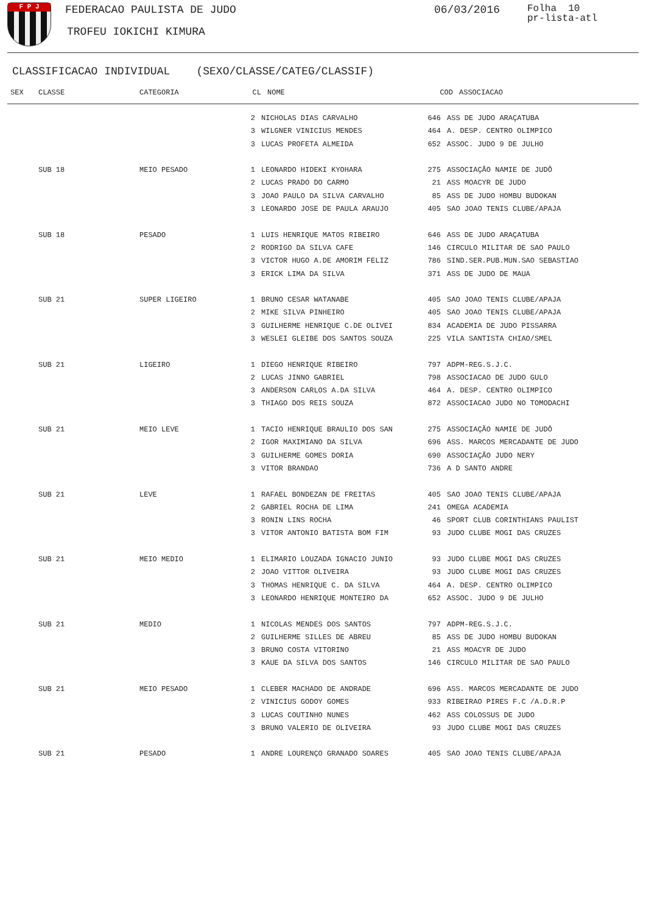F P J FEDERACAO PAULISTA DE JUDO
TROFEU IOKICHI KIMURA
06/03/2016
Folha 10
pr-lista-atl
CLASSIFICACAO INDIVIDUAL (SEXO/CLASSE/CATEG/CLASSIF)
| SEX | CLASSE | CATEGORIA | CL | NOME | COD | ASSOCIACAO |
| --- | --- | --- | --- | --- | --- | --- |
| | | | 2 | NICHOLAS DIAS CARVALHO | 646 | ASS DE JUDO ARAÇATUBA |
| | | | 3 | WILGNER VINICIUS MENDES | 464 | A. DESP. CENTRO OLIMPICO |
| | | | 3 | LUCAS PROFETA ALMEIDA | 652 | ASSOC. JUDO 9 DE JULHO |
| | SUB 18 | MEIO PESADO | 1 | LEONARDO HIDEKI KYOHARA | 275 | ASSOCIAÇÃO NAMIE DE JUDÔ |
| | | | 2 | LUCAS PRADO DO CARMO | 21 | ASS MOACYR DE JUDO |
| | | | 3 | JOAO PAULO DA SILVA CARVALHO | 85 | ASS DE JUDO HOMBU BUDOKAN |
| | | | 3 | LEONARDO JOSE DE PAULA ARAUJO | 405 | SAO JOAO TENIS CLUBE/APAJA |
| | SUB 18 | PESADO | 1 | LUIS HENRIQUE MATOS RIBEIRO | 646 | ASS DE JUDO ARAÇATUBA |
| | | | 2 | RODRIGO DA SILVA CAFE | 146 | CIRCULO MILITAR DE SAO PAULO |
| | | | 3 | VICTOR HUGO A.DE AMORIM FELIZ | 786 | SIND.SER.PUB.MUN.SAO SEBASTIAO |
| | | | 3 | ERICK LIMA DA SILVA | 371 | ASS DE JUDO DE MAUA |
| | SUB 21 | SUPER LIGEIRO | 1 | BRUNO CESAR WATANABE | 405 | SAO JOAO TENIS CLUBE/APAJA |
| | | | 2 | MIKE SILVA PINHEIRO | 405 | SAO JOAO TENIS CLUBE/APAJA |
| | | | 3 | GUILHERME HENRIQUE C.DE OLIVEI | 834 | ACADEMIA DE JUDO PISSARRA |
| | | | 3 | WESLEI GLEIBE DOS SANTOS SOUZA | 225 | VILA SANTISTA CHIAO/SMEL |
| | SUB 21 | LIGEIRO | 1 | DIEGO HENRIQUE RIBEIRO | 797 | ADPM-REG.S.J.C. |
| | | | 2 | LUCAS JINNO GABRIEL | 798 | ASSOCIACAO DE JUDO GULO |
| | | | 3 | ANDERSON CARLOS A.DA SILVA | 464 | A. DESP. CENTRO OLIMPICO |
| | | | 3 | THIAGO DOS REIS SOUZA | 872 | ASSOCIACAO JUDO NO TOMODACHI |
| | SUB 21 | MEIO LEVE | 1 | TACIO HENRIQUE BRAULIO DOS SAN | 275 | ASSOCIAÇÃO NAMIE DE JUDÔ |
| | | | 2 | IGOR MAXIMIANO DA SILVA | 696 | ASS. MARCOS MERCADANTE DE JUDO |
| | | | 3 | GUILHERME GOMES DORIA | 690 | ASSOCIAÇÃO JUDO NERY |
| | | | 3 | VITOR BRANDAO | 736 | A D SANTO ANDRE |
| | SUB 21 | LEVE | 1 | RAFAEL BONDEZAN DE FREITAS | 405 | SAO JOAO TENIS CLUBE/APAJA |
| | | | 2 | GABRIEL ROCHA DE LIMA | 241 | OMEGA ACADEMIA |
| | | | 3 | RONIN LINS ROCHA | 46 | SPORT CLUB CORINTHIANS PAULIST |
| | | | 3 | VITOR ANTONIO BATISTA BOM FIM | 93 | JUDO CLUBE MOGI DAS CRUZES |
| | SUB 21 | MEIO MEDIO | 1 | ELIMARIO LOUZADA IGNACIO JUNIO | 93 | JUDO CLUBE MOGI DAS CRUZES |
| | | | 2 | JOAO VITTOR OLIVEIRA | 93 | JUDO CLUBE MOGI DAS CRUZES |
| | | | 3 | THOMAS HENRIQUE C. DA SILVA | 464 | A. DESP. CENTRO OLIMPICO |
| | | | 3 | LEONARDO HENRIQUE MONTEIRO DA | 652 | ASSOC. JUDO 9 DE JULHO |
| | SUB 21 | MEDIO | 1 | NICOLAS MENDES DOS SANTOS | 797 | ADPM-REG.S.J.C. |
| | | | 2 | GUILHERME SILLES DE ABREU | 85 | ASS DE JUDO HOMBU BUDOKAN |
| | | | 3 | BRUNO COSTA VITORINO | 21 | ASS MOACYR DE JUDO |
| | | | 3 | KAUE DA SILVA DOS SANTOS | 146 | CIRCULO MILITAR DE SAO PAULO |
| | SUB 21 | MEIO PESADO | 1 | CLEBER MACHADO DE ANDRADE | 696 | ASS. MARCOS MERCADANTE DE JUDO |
| | | | 2 | VINICIUS GODOY GOMES | 933 | RIBEIRAO PIRES F.C /A.D.R.P |
| | | | 3 | LUCAS COUTINHO NUNES | 462 | ASS COLOSSUS DE JUDO |
| | | | 3 | BRUNO VALERIO DE OLIVEIRA | 93 | JUDO CLUBE MOGI DAS CRUZES |
| | SUB 21 | PESADO | 1 | ANDRE LOURENÇO GRANADO SOARES | 405 | SAO JOAO TENIS CLUBE/APAJA |